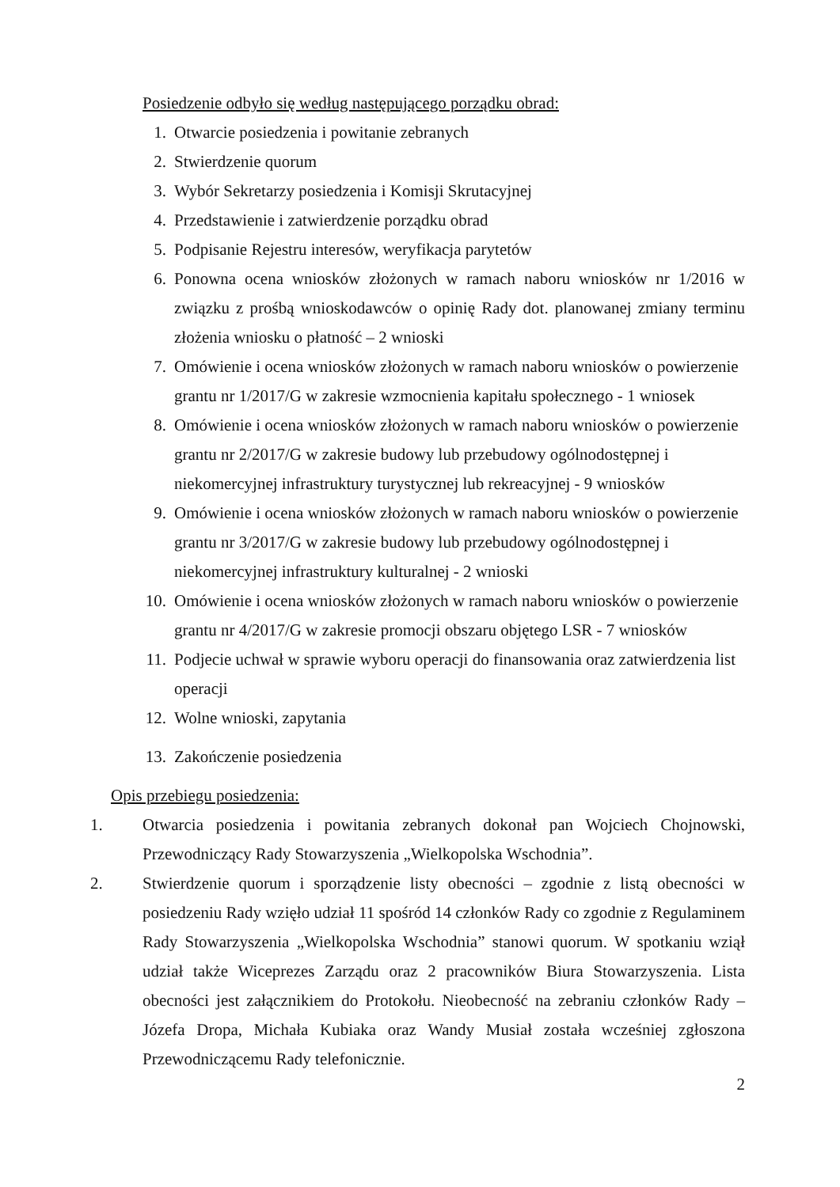Posiedzenie odbyło się według następującego porządku obrad:
1. Otwarcie posiedzenia i powitanie zebranych
2. Stwierdzenie quorum
3. Wybór Sekretarzy posiedzenia i Komisji Skrutacyjnej
4. Przedstawienie i zatwierdzenie porządku obrad
5. Podpisanie Rejestru interesów, weryfikacja parytetów
6. Ponowna ocena wniosków złożonych w ramach naboru wniosków nr 1/2016 w związku z prośbą wnioskodawców o opinię Rady dot. planowanej zmiany terminu złożenia wniosku o płatność – 2 wnioski
7. Omówienie i ocena wniosków złożonych w ramach naboru wniosków o powierzenie grantu nr 1/2017/G w zakresie wzmocnienia kapitału społecznego - 1 wniosek
8. Omówienie i ocena wniosków złożonych w ramach naboru wniosków o powierzenie grantu nr 2/2017/G w zakresie budowy lub przebudowy ogólnodostępnej i niekomercyjnej infrastruktury turystycznej lub rekreacyjnej - 9 wniosków
9. Omówienie i ocena wniosków złożonych w ramach naboru wniosków o powierzenie grantu nr 3/2017/G w zakresie budowy lub przebudowy ogólnodostępnej i niekomercyjnej infrastruktury kulturalnej - 2 wnioski
10. Omówienie i ocena wniosków złożonych w ramach naboru wniosków o powierzenie grantu nr 4/2017/G w zakresie promocji obszaru objętego LSR - 7 wniosków
11. Podjecie uchwał w sprawie wyboru operacji do finansowania oraz zatwierdzenia list operacji
12. Wolne wnioski, zapytania
13. Zakończenie posiedzenia
Opis przebiegu posiedzenia:
1. Otwarcia posiedzenia i powitania zebranych dokonał pan Wojciech Chojnowski, Przewodniczący Rady Stowarzyszenia „Wielkopolska Wschodnia”.
2. Stwierdzenie quorum i sporządzenie listy obecności – zgodnie z listą obecności w posiedzeniu Rady wzięło udział 11 spośród 14 członków Rady co zgodnie z Regulaminem Rady Stowarzyszenia „Wielkopolska Wschodnia” stanowi quorum. W spotkaniu wziął udział także Wiceprezes Zarządu oraz 2 pracowników Biura Stowarzyszenia. Lista obecności jest załącznikiem do Protokołu. Nieobecność na zebraniu członków Rady – Józefa Dropa, Michała Kubiaka oraz Wandy Musiał została wcześniej zgłoszona Przewodniczącemu Rady telefonicznie.
2